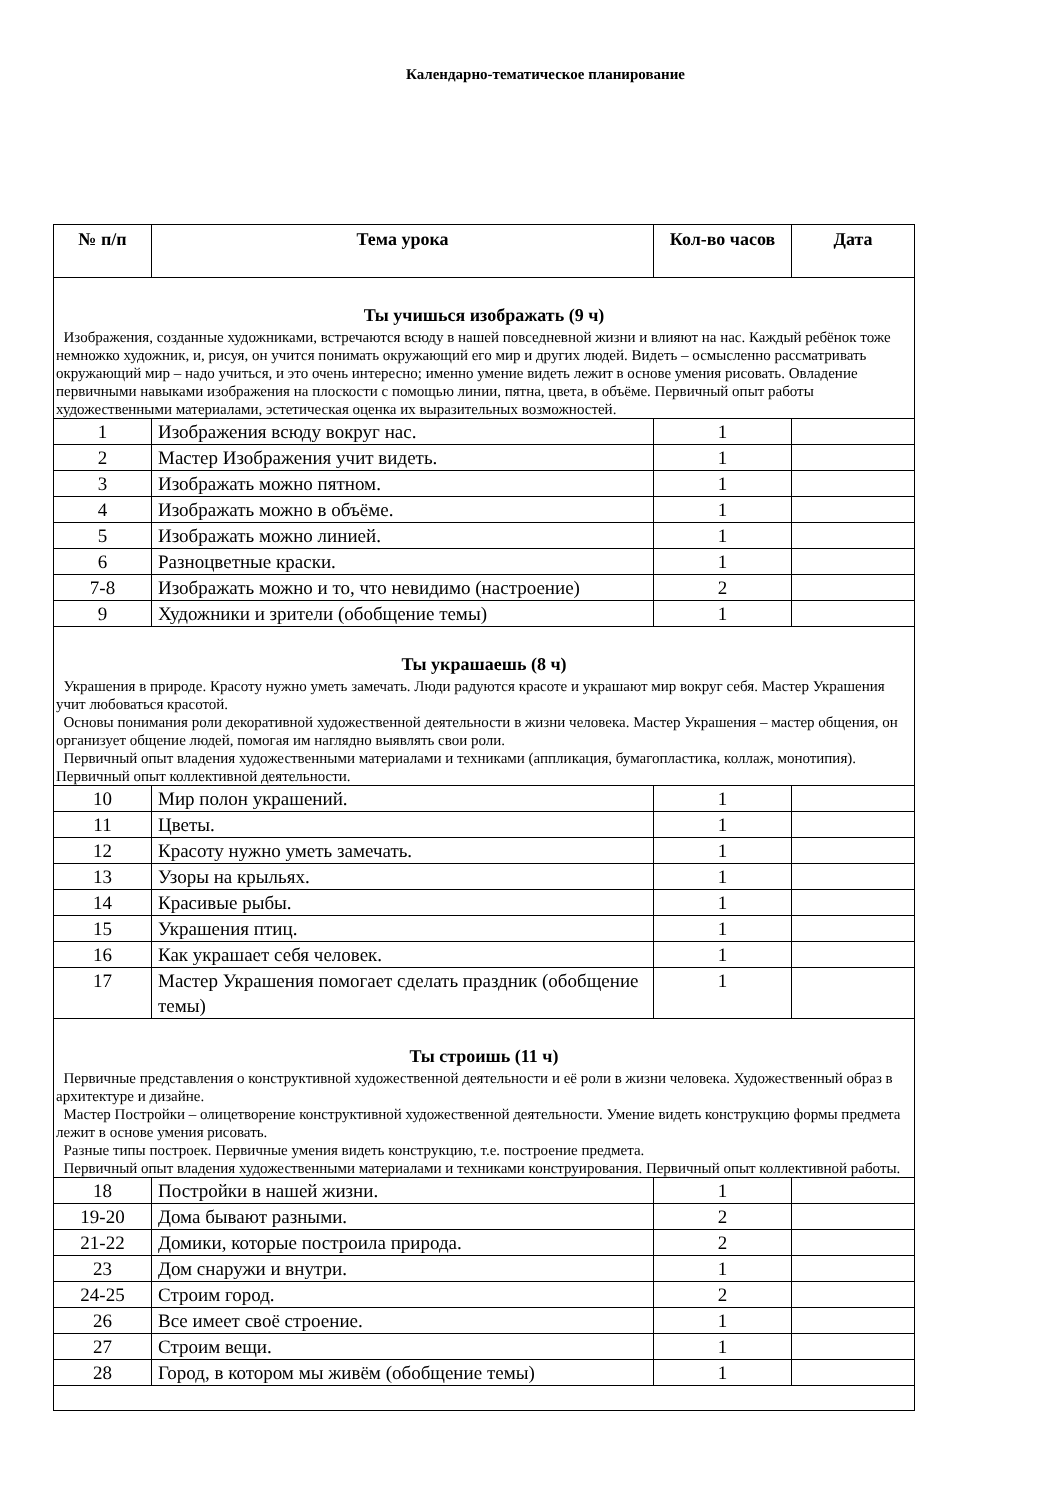Календарно-тематическое планирование
| № п/п | Тема урока | Кол-во часов | Дата |
| --- | --- | --- | --- |
| Ты учишься изображать (9 ч) Изображения, созданные художниками, встречаются всюду в нашей повседневной жизни и влияют на нас. Каждый ребёнок тоже немножко художник, и, рисуя, он учится понимать окружающий его мир и других людей. Видеть – осмысленно рассматривать окружающий мир – надо учиться, и это очень интересно; именно умение видеть лежит в основе умения рисовать. Овладение первичными навыками изображения на плоскости с помощью линии, пятна, цвета, в объёме. Первичный опыт работы художественными материалами, эстетическая оценка их выразительных возможностей. | | | |
| 1 | Изображения всюду вокруг нас. | 1 | |
| 2 | Мастер Изображения учит видеть. | 1 | |
| 3 | Изображать можно пятном. | 1 | |
| 4 | Изображать можно в объёме. | 1 | |
| 5 | Изображать можно линией. | 1 | |
| 6 | Разноцветные краски. | 1 | |
| 7-8 | Изображать можно и то, что невидимо (настроение) | 2 | |
| 9 | Художники и зрители (обобщение темы) | 1 | |
| Ты украшаешь (8 ч) Украшения в природе. Красоту нужно уметь замечать. Люди радуются красоте и украшают мир вокруг себя. Мастер Украшения учит любоваться красотой. Основы понимания роли декоративной художественной деятельности в жизни человека. Мастер Украшения – мастер общения, он организует общение людей, помогая им наглядно выявлять свои роли. Первичный опыт владения художественными материалами и техниками (аппликация, бумагопластика, коллаж, монотипия). Первичный опыт коллективной деятельности. | | | |
| 10 | Мир полон украшений. | 1 | |
| 11 | Цветы. | 1 | |
| 12 | Красоту нужно уметь замечать. | 1 | |
| 13 | Узоры на крыльях. | 1 | |
| 14 | Красивые рыбы. | 1 | |
| 15 | Украшения птиц. | 1 | |
| 16 | Как украшает себя человек. | 1 | |
| 17 | Мастер Украшения помогает сделать праздник (обобщение темы) | 1 | |
| Ты строишь (11 ч) Первичные представления о конструктивной художественной деятельности и её роли в жизни человека. Художественный образ в архитектуре и дизайне. Мастер Постройки – олицетворение конструктивной художественной деятельности. Умение видеть конструкцию формы предмета лежит в основе умения рисовать. Разные типы построек. Первичные умения видеть конструкцию, т.е. построение предмета. Первичный опыт владения художественными материалами и техниками конструирования. Первичный опыт коллективной работы. | | | |
| 18 | Постройки в нашей жизни. | 1 | |
| 19-20 | Дома бывают разными. | 2 | |
| 21-22 | Домики, которые построила природа. | 2 | |
| 23 | Дом снаружи и внутри. | 1 | |
| 24-25 | Строим город. | 2 | |
| 26 | Все имеет своё строение. | 1 | |
| 27 | Строим вещи. | 1 | |
| 28 | Город, в котором мы живём (обобщение темы) | 1 | |